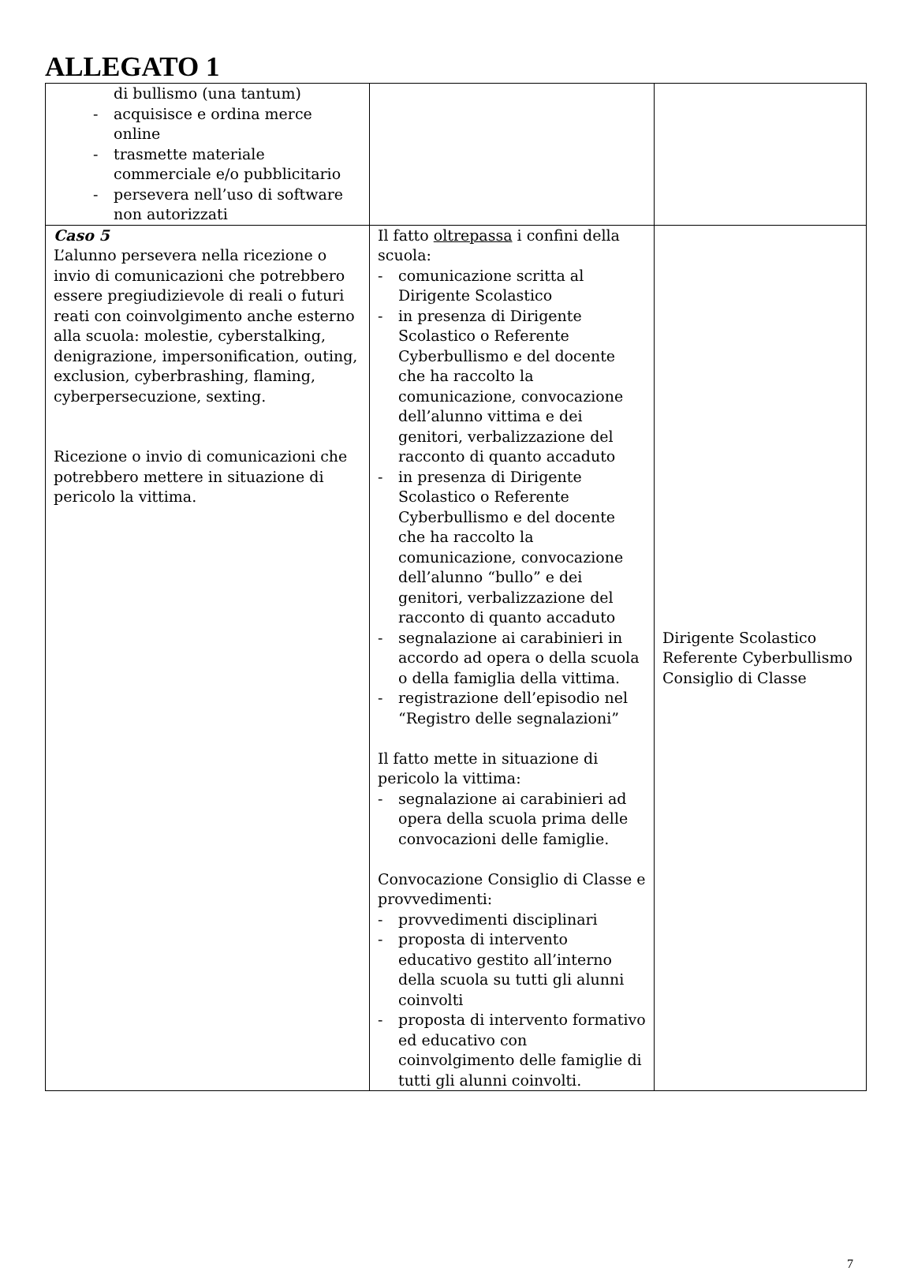ALLEGATO 1
| di bullismo (una tantum) - acquisisce e ordina merce online - trasmette materiale commerciale e/o pubblicitario - persevera nell’uso di software non autorizzati | | |
| Caso 5 L’alunno persevera nella ricezione o invio di comunicazioni che potrebbero essere pregiudizievole di reali o futuri reati con coinvolgimento anche esterno alla scuola: molestie, cyberstalking, denigrazione, impersonification, outing, exclusion, cyberbrashing, flaming, cyberpersecuzione, sexting. Ricezione o invio di comunicazioni che potrebbero mettere in situazione di pericolo la vittima. | Il fatto oltrepassa i confini della scuola: - comunicazione scritta al Dirigente Scolastico - in presenza di Dirigente Scolastico o Referente Cyberbullismo e del docente che ha raccolto la comunicazione, convocazione dell’alunno vittima e dei genitori, verbalizzazione del racconto di quanto accaduto - in presenza di Dirigente Scolastico o Referente Cyberbullismo e del docente che ha raccolto la comunicazione, convocazione dell’alunno “bullo” e dei genitori, verbalizzazione del racconto di quanto accaduto - segnalazione ai carabinieri in accordo ad opera o della scuola o della famiglia della vittima. - registrazione dell’episodio nel “Registro delle segnalazioni” Il fatto mette in situazione di pericolo la vittima: - segnalazione ai carabinieri ad opera della scuola prima delle convocazioni delle famiglie. Convocazione Consiglio di Classe e provvedimenti: - provvedimenti disciplinari - proposta di intervento educativo gestito all’interno della scuola su tutti gli alunni coinvolti - proposta di intervento formativo ed educativo con coinvolgimento delle famiglie di tutti gli alunni coinvolti. | Dirigente Scolastico Referente Cyberbullismo Consiglio di Classe |
7